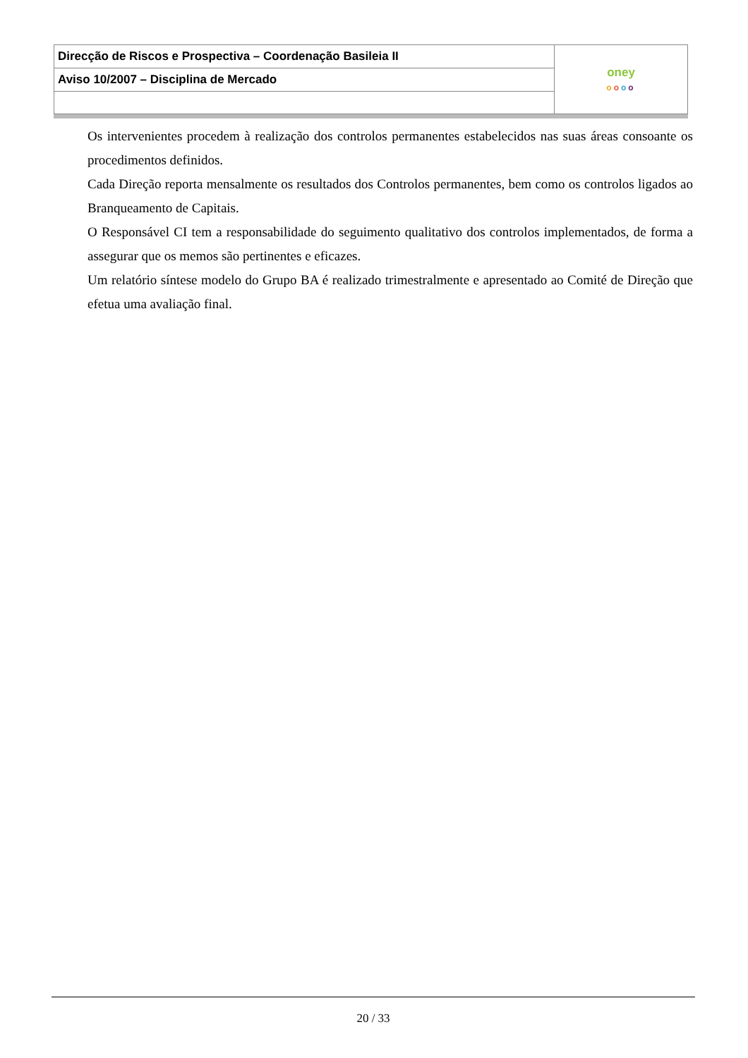| Direcção de Riscos e Prospectiva – Coordenação Basileia II | oney o o o o |
| Aviso 10/2007 – Disciplina de Mercado | |
Os intervenientes procedem à realização dos controlos permanentes estabelecidos nas suas áreas consoante os procedimentos definidos.
Cada Direção reporta mensalmente os resultados dos Controlos permanentes, bem como os controlos ligados ao Branqueamento de Capitais.
O Responsável CI tem a responsabilidade do seguimento qualitativo dos controlos implementados, de forma a assegurar que os memos são pertinentes e eficazes.
Um relatório síntese modelo do Grupo BA é realizado trimestralmente e apresentado ao Comité de Direção que efetua uma avaliação final.
20 / 33